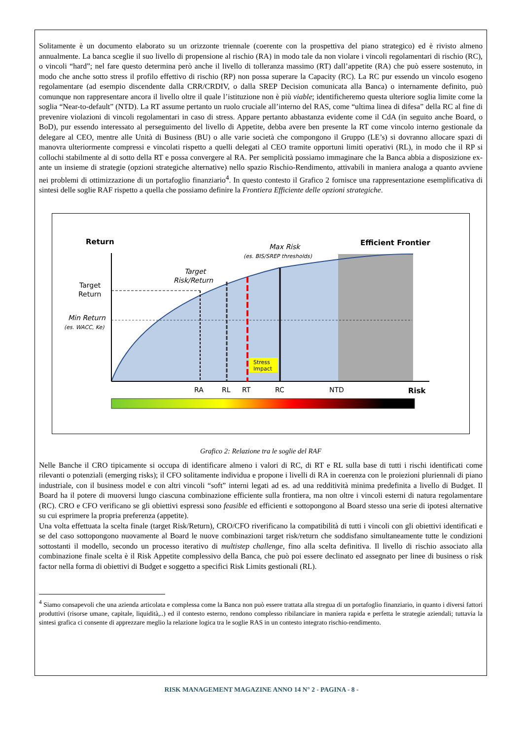Solitamente è un documento elaborato su un orizzonte triennale (coerente con la prospettiva del piano strategico) ed è rivisto almeno annualmente. La banca sceglie il suo livello di propensione al rischio (RA) in modo tale da non violare i vincoli regolamentari di rischio (RC), o vincoli “hard”; nel fare questo determina però anche il livello di tolleranza massimo (RT) dall’appetite (RA) che può essere sostenuto, in modo che anche sotto stress il profilo effettivo di rischio (RP) non possa superare la Capacity (RC). La RC pur essendo un vincolo esogeno regolamentare (ad esempio discendente dalla CRR/CRDIV, o dalla SREP Decision comunicata alla Banca) o internamente definito, può comunque non rappresentare ancora il livello oltre il quale l’istituzione non è più viable; identificheremo questa ulteriore soglia limite come la soglia “Near-to-default” (NTD). La RT assume pertanto un ruolo cruciale all’interno del RAS, come “ultima linea di difesa” della RC al fine di prevenire violazioni di vincoli regolamentari in caso di stress. Appare pertanto abbastanza evidente come il CdA (in seguito anche Board, o BoD), pur essendo interessato al perseguimento del livello di Appetite, debba avere ben presente la RT come vincolo interno gestionale da delegare al CEO, mentre alle Unità di Business (BU) o alle varie società che compongono il Gruppo (LE’s) si dovranno allocare spazi di manovra ulteriormente compressi e vincolati rispetto a quelli delegati al CEO tramite opportuni limiti operativi (RL), in modo che il RP si collochi stabilmente al di sotto della RT e possa convergere al RA. Per semplicità possiamo immaginare che la Banca abbia a disposizione ex-ante un insieme di strategie (opzioni strategiche alternative) nello spazio Rischio-Rendimento, attivabili in maniera analoga a quanto avviene nei problemi di ottimizzazione di un portafoglio finanziario<sup>4</sup>. In questo contesto il Grafico 2 fornisce una rappresentazione esemplificativa di sintesi delle soglie RAF rispetto a quella che possiamo definire la Frontiera Efficiente delle opzioni strategiche.
Stress
Impact
Return
Max Risk
(es. BIS/SREP thresholds)
Efficient Frontier
Target
Risk/Return
Target
Return
Min Return
(es. WACC, Ke)
RA
RL
RT
RC
NTD
Risk
Grafico 2: Relazione tra le soglie del RAF
Nelle Banche il CRO tipicamente si occupa di identificare almeno i valori di RC, di RT e RL sulla base di tutti i rischi identificati come rilevanti o potenziali (emerging risks); il CFO solitamente individua e propone i livelli di RA in coerenza con le proiezioni pluriennali di piano industriale, con il business model e con altri vincoli “soft” interni legati ad es. ad una redditività minima predefinita a livello di Budget. Il Board ha il potere di muoversi lungo ciascuna combinazione efficiente sulla frontiera, ma non oltre i vincoli esterni di natura regolamentare (RC). CRO e CFO verificano se gli obiettivi espressi sono feasible ed efficienti e sottopongono al Board stesso una serie di ipotesi alternative su cui esprimere la propria preferenza (appetite).
Una volta effettuata la scelta finale (target Risk/Return), CRO/CFO riverificano la compatibilità di tutti i vincoli con gli obiettivi identificati e se del caso sottopongono nuovamente al Board le nuove combinazioni target risk/return che soddisfano simultaneamente tutte le condizioni sottostanti il modello, secondo un processo iterativo di multistep challenge, fino alla scelta definitiva. Il livello di rischio associato alla combinazione finale scelta è il Risk Appetite complessivo della Banca, che può poi essere declinato ed assegnato per linee di business o risk factor nella forma di obiettivi di Budget e soggetto a specifici Risk Limits gestionali (RL).
<sup>4</sup> Siamo consapevoli che una azienda articolata e complessa come la Banca non può essere trattata alla stregua di un portafoglio finanziario, in quanto i diversi fattori produttivi (risorse umane, capitale, liquidità,..) ed il contesto esterno, rendono complesso ribilanciare in maniera rapida e perfetta le strategie aziendali; tuttavia la sintesi grafica ci consente di apprezzare meglio la relazione logica tra le soglie RAS in un contesto integrato rischio-rendimento.
RISK MANAGEMENT MAGAZINE ANNO 14 N° 2 - PAGINA - 8 -